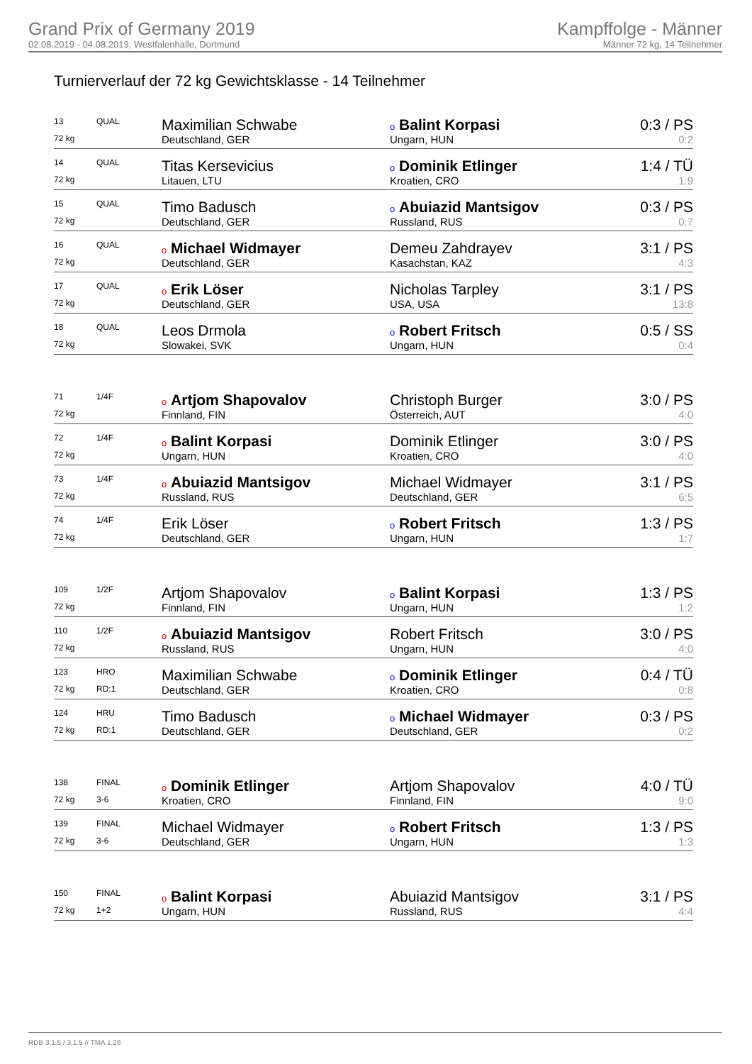Grand Prix of Germany 2019
02.08.2019 - 04.08.2019, Westfalenhalle, Dortmund
Kampffolge - Männer
Männer 72 kg, 14 Teilnehmer
Turnierverlauf der 72 kg Gewichtsklasse - 14 Teilnehmer
| 13 | QUAL | Maximilian Schwabe | o Balint Korpasi | 0:3 / PS |
| 72 kg | | Deutschland, GER | Ungarn, HUN | 0:2 |
| 14 | QUAL | Titas Kersevicius | o Dominik Etlinger | 1:4 / TÜ |
| 72 kg | | Litauen, LTU | Kroatien, CRO | 1:9 |
| 15 | QUAL | Timo Badusch | o Abuiazid Mantsigov | 0:3 / PS |
| 72 kg | | Deutschland, GER | Russland, RUS | 0:7 |
| 16 | QUAL | o Michael Widmayer | Demeu Zahdrayev | 3:1 / PS |
| 72 kg | | Deutschland, GER | Kasachstan, KAZ | 4:3 |
| 17 | QUAL | o Erik Löser | Nicholas Tarpley | 3:1 / PS |
| 72 kg | | Deutschland, GER | USA, USA | 13:8 |
| 18 | QUAL | Leos Drmola | o Robert Fritsch | 0:5 / SS |
| 72 kg | | Slowakei, SVK | Ungarn, HUN | 0:4 |
| 71 | 1/4F | o Artjom Shapovalov | Christoph Burger | 3:0 / PS |
| 72 kg | | Finnland, FIN | Österreich, AUT | 4:0 |
| 72 | 1/4F | o Balint Korpasi | Dominik Etlinger | 3:0 / PS |
| 72 kg | | Ungarn, HUN | Kroatien, CRO | 4:0 |
| 73 | 1/4F | o Abuiazid Mantsigov | Michael Widmayer | 3:1 / PS |
| 72 kg | | Russland, RUS | Deutschland, GER | 6:5 |
| 74 | 1/4F | Erik Löser | o Robert Fritsch | 1:3 / PS |
| 72 kg | | Deutschland, GER | Ungarn, HUN | 1:7 |
| 109 | 1/2F | Artjom Shapovalov | o Balint Korpasi | 1:3 / PS |
| 72 kg | | Finnland, FIN | Ungarn, HUN | 1:2 |
| 110 | 1/2F | o Abuiazid Mantsigov | Robert Fritsch | 3:0 / PS |
| 72 kg | | Russland, RUS | Ungarn, HUN | 4:0 |
| 123 | HRO | Maximilian Schwabe | o Dominik Etlinger | 0:4 / TÜ |
| 72 kg | RD:1 | Deutschland, GER | Kroatien, CRO | 0:8 |
| 124 | HRU | Timo Badusch | o Michael Widmayer | 0:3 / PS |
| 72 kg | RD:1 | Deutschland, GER | Deutschland, GER | 0:2 |
| 138 | FINAL | o Dominik Etlinger | Artjom Shapovalov | 4:0 / TÜ |
| 72 kg | 3-6 | Kroatien, CRO | Finnland, FIN | 9:0 |
| 139 | FINAL | Michael Widmayer | o Robert Fritsch | 1:3 / PS |
| 72 kg | 3-6 | Deutschland, GER | Ungarn, HUN | 1:3 |
| 150 | FINAL | o Balint Korpasi | Abuiazid Mantsigov | 3:1 / PS |
| 72 kg | 1+2 | Ungarn, HUN | Russland, RUS | 4:4 |
RDB 3.1.5 / 3.1.5 // TMA 1.26